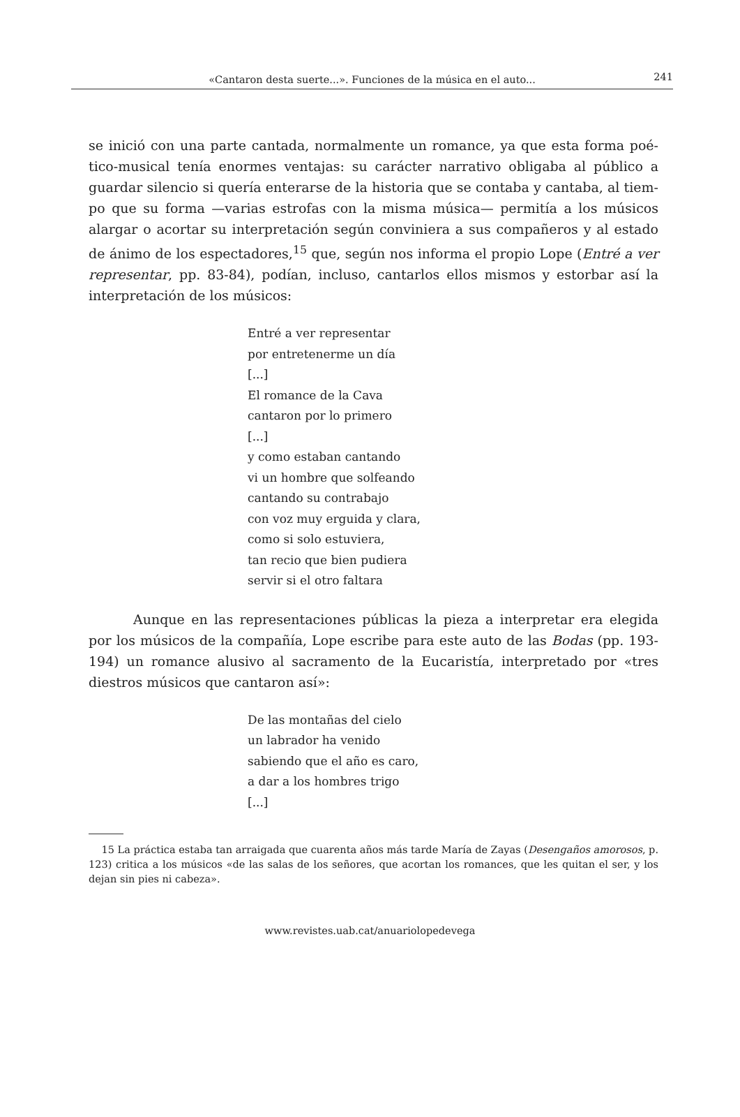«Cantaron desta suerte...». Funciones de la música en el auto...
241
se inició con una parte cantada, normalmente un romance, ya que esta forma poé­tico-musical tenía enormes ventajas: su carácter narrativo obligaba al público a guardar silencio si quería enterarse de la historia que se contaba y cantaba, al tiem­po que su forma —varias estrofas con la misma música— permitía a los músicos alargar o acortar su interpretación según conviniera a sus compañeros y al estado de ánimo de los espectadores,<sup>15</sup> que, según nos informa el propio Lope (Entré a ver representar, pp. 83-84), podían, incluso, cantarlos ellos mismos y estorbar así la interpretación de los músicos:
Entré a ver representar
por entretenerme un día
[...]
El romance de la Cava
cantaron por lo primero
[...]
y como estaban cantando
vi un hombre que solfeando
cantando su contrabajo
con voz muy erguida y clara,
como si solo estuviera,
tan recio que bien pudiera
servir si el otro faltara
Aunque en las representaciones públicas la pieza a interpretar era elegida por los músicos de la compañía, Lope escribe para este auto de las Bodas (pp. 193-194) un romance alusivo al sacramento de la Eucaristía, interpretado por «tres diestros músicos que cantaron así»:
De las montañas del cielo
un labrador ha venido
sabiendo que el año es caro,
a dar a los hombres trigo
[...]
15 La práctica estaba tan arraigada que cuarenta años más tarde María de Zayas (Desengaños amorosos, p. 123) critica a los músicos «de las salas de los señores, que acortan los romances, que les quitan el ser, y los dejan sin pies ni cabeza».
www.revistes.uab.cat/anuariolopedevega